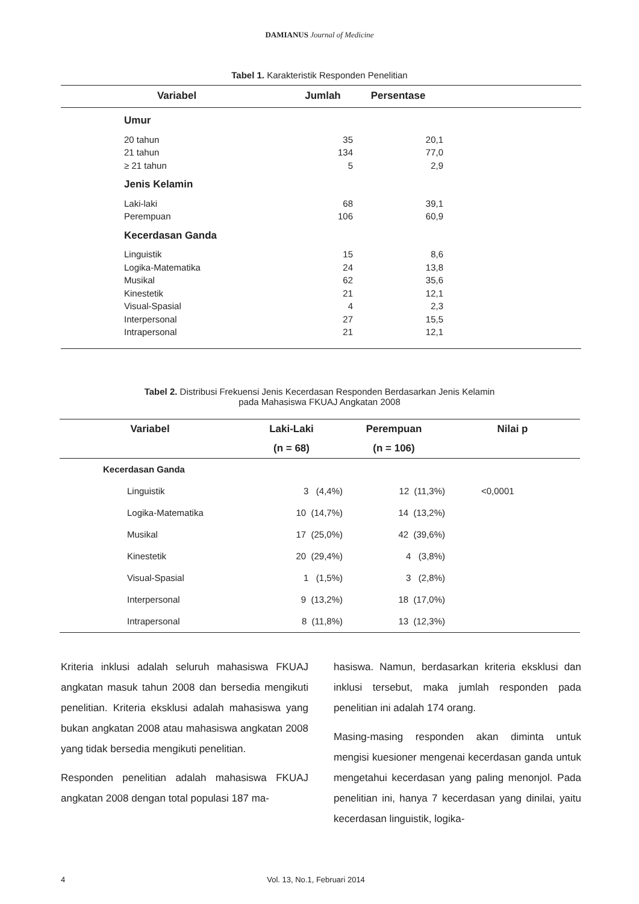DAMIANUS Journal of Medicine
Tabel 1. Karakteristik Responden Penelitian
| Variabel | Jumlah | Persentase | |
| --- | --- | --- | --- |
| Umur | | | |
| 20 tahun | 35 | 20,1 | |
| 21 tahun | 134 | 77,0 | |
| ≥ 21 tahun | 5 | 2,9 | |
| Jenis Kelamin | | | |
| Laki-laki | 68 | 39,1 | |
| Perempuan | 106 | 60,9 | |
| Kecerdasan Ganda | | | |
| Linguistik | 15 | 8,6 | |
| Logika-Matematika | 24 | 13,8 | |
| Musikal | 62 | 35,6 | |
| Kinestetik | 21 | 12,1 | |
| Visual-Spasial | 4 | 2,3 | |
| Interpersonal | 27 | 15,5 | |
| Intrapersonal | 21 | 12,1 | |
Tabel 2. Distribusi Frekuensi Jenis Kecerdasan Responden Berdasarkan Jenis Kelamin
pada Mahasiswa FKUAJ Angkatan 2008
| Variabel | Laki-Laki | Perempuan | Nilai p |
| --- | --- | --- | --- |
| | (n = 68) | (n = 106) | |
| Kecerdasan Ganda | | | |
| Linguistik | 3 (4,4%) | 12 (11,3%) | <0,0001 |
| Logika-Matematika | 10 (14,7%) | 14 (13,2%) | |
| Musikal | 17 (25,0%) | 42 (39,6%) | |
| Kinestetik | 20 (29,4%) | 4 (3,8%) | |
| Visual-Spasial | 1 (1,5%) | 3 (2,8%) | |
| Interpersonal | 9 (13,2%) | 18 (17,0%) | |
| Intrapersonal | 8 (11,8%) | 13 (12,3%) | |
Kriteria inklusi adalah seluruh mahasiswa FKUAJ angkatan masuk tahun 2008 dan bersedia mengikuti penelitian. Kriteria eksklusi adalah mahasiswa yang bukan angkatan 2008 atau mahasiswa angkatan 2008 yang tidak bersedia mengikuti penelitian.
Responden penelitian adalah mahasiswa FKUAJ angkatan 2008 dengan total populasi 187 ma-
hasiswa. Namun, berdasarkan kriteria eksklusi dan inklusi tersebut, maka jumlah responden pada penelitian ini adalah 174 orang.
Masing-masing responden akan diminta untuk mengisi kuesioner mengenai kecerdasan ganda untuk mengetahui kecerdasan yang paling menonjol. Pada penelitian ini, hanya 7 kecerdasan yang dinilai, yaitu kecerdasan linguistik, logika-
4 Vol. 13, No.1, Februari 2014